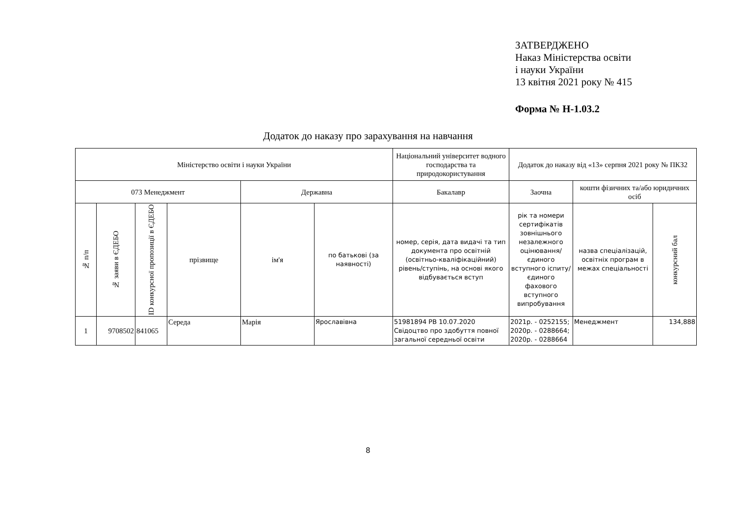ЗАТВЕРДЖЕНО
Наказ Міністерства освіти
і науки України
13 квітня 2021 року № 415
Форма № Н-1.03.2
Додаток до наказу про зарахування на навчання
| Міністерство освіти і науки України | | | | | | Національний університет водного господарства та природокористування | Додаток до наказу від «13» серпня 2021 року № ПКЗ2 | | |
| 073 Менеджмент | | | | Державна | | Бакалавр | Заочна | кошти фізичних та/або юридичних осіб | |
| № п/п | № заяви в ЄДЕБО | ID конкурсної пропозиції в ЄДЕБО | прізвище | ім'я | по батькові (за наявності) | номер, серія, дата видачі та тип документа про освітній (освітньо-кваліфікаційний) рівень/ступінь, на основі якого відбувається вступ | рік та номери сертифікатів зовнішнього незалежного оцінювання/ єдиного вступного іспиту/ єдиного фахового вступного випробування | назва спеціалізацій, освітніх програм в межах спеціальності | конкурсний бал |
| 1 | 9708502 | 841065 | Середа | Марія | Ярославівна | 51981894 РВ 10.07.2020 Свідоцтво про здобуття повної загальної середньої освіти | 2021р. - 0252155; 2020р. - 0288664; 2020р. - 0288664 | Менеджмент | 134,888 |
8